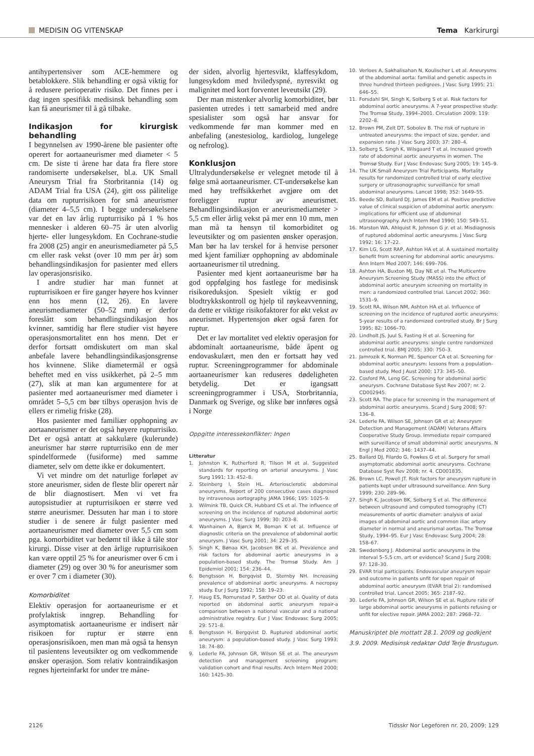MEDISIN OG VITENSKAP Tema Karkirurgi
antihypertensiver som ACE-hemmere og betablokkere. Slik behandling er også viktig for å redusere perioperativ risiko. Det finnes per i dag ingen spesifikk medisinsk behandling som kan få aneurismer til å gå tilbake.
Indikasjon for kirurgisk behandling
I begynnelsen av 1990-årene ble pasienter ofte operert for aortaaneurismer med diameter < 5 cm. De siste ti årene har data fra flere store randomiserte undersøkelser, bl.a. UK Small Aneurysm Trial fra Storbritannia (14) og ADAM Trial fra USA (24), gitt oss pålitelige data om rupturrisikoen for små aneurismer (diameter 4–5,5 cm). I begge undersøkelsene var det en lav årlig rupturrisiko på 1 % hos mennesker i alderen 60–75 år uten alvorlig hjerte- eller lungesykdom. En Cochrane-studie fra 2008 (25) angir en aneurismediameter på 5,5 cm eller rask vekst (over 10 mm per år) som behandlingsindikasjon for pasienter med ellers lav operasjonsrisiko.
I andre studier har man funnet at rupturrisikoen er fire ganger høyere hos kvinner enn hos menn (12, 26). En lavere aneurismediameter (50–52 mm) er derfor foreslått som behandlingsindikasjon hos kvinner, samtidig har flere studier vist høyere operasjonsmortalitet enn hos menn. Det er derfor fortsatt omdiskutert om man skal anbefale lavere behandlingsindikasjonsgrense hos kvinnene. Slike diametermål er også beheftet med en viss usikkerhet, på 2–5 mm (27), slik at man kan argumentere for at pasienter med aortaaneurismer med diameter i området 5–5,5 cm bør tilbys operasjon hvis de ellers er rimelig friske (28).
Hos pasienter med familiær opphopning av aortaaneurismer er det også høyere rupturrisiko. Det er også antatt at sakkulære (kulerunde) aneurismer har større rupturrisiko enn de mer spindelformede (fusiforme) med samme diameter, selv om dette ikke er dokumentert.
Vi vet mindre om det naturlige forløpet av store aneurismer, siden de fleste blir operert når de blir diagnostisert. Men vi vet fra autopsistudier at rupturrisikoen er større ved større aneurismer. Dessuten har man i to store studier i de senere år fulgt pasienter med aortaaneurismer med diameter over 5,5 cm som pga. komorbiditet var bedømt til ikke å tåle stor kirurgi. Disse viser at den årlige rupturrisikoen kan være opptil 25 % for aneurismer over 6 cm i diameter (29) og over 30 % for aneurismer som er over 7 cm i diameter (30).
Komorbiditet
Elektiv operasjon for aortaaneurisme er et profylaktisk inngrep. Behandling for asymptomatisk aortaaneurisme er indisert når risikoen for ruptur er større enn operasjonsrisikoen, men man må også ta hensyn til pasientens leveutsikter og om vedkommende ønsker operasjon. Som relativ kontraindikasjon regnes hjerteinfarkt for under tre måne-
der siden, alvorlig hjertesvikt, klaffesykdom, lungesykdom med hviledyspné, nyresvikt og malignitet med kort forventet leveutsikt (29).
Der man mistenker alvorlig komorbiditet, bør pasienten utredes i tett samarbeid med andre spesialister som også har ansvar for vedkommende før man kommer med en anbefaling (anestesiolog, kardiolog, lungelege og nefrolog).
Konklusjon
Ultralydundersøkelse er velegnet metode til å følge små aortaaneurismer. CT-undersøkelse kan med høy treffsikkerhet avgjøre om det foreligger ruptur av aneurismet. Behandlingsindikasjon er aneurismediameter > 5,5 cm eller årlig vekst på mer enn 10 mm, men man må ta hensyn til komorbiditet og leveutsikter og om pasienten ønsker operasjon. Man bør ha lav terskel for å henvise personer med kjent familiær opphopning av abdominale aortaaneurismer til utredning.
Pasienter med kjent aortaaneurisme bør ha god oppfølging hos fastlege for medisinsk risikoreduksjon. Spesielt viktig er god blodtrykkskontroll og hjelp til røykeavvenning, da dette er viktige risikofaktorer for økt vekst av aneurismet. Hypertensjon øker også faren for ruptur.
Det er lav mortalitet ved elektiv operasjon for abdominalt aortaaneurisme, både åpent og endovaskulært, men den er fortsatt høy ved ruptur. Screeningprogrammer for abdominale aortaaneurismer kan reduseres dødeligheten betydelig. Det er igangsatt screeningprogrammer i USA, Storbritannia, Danmark og Sverige, og slike bør innføres også i Norge
Oppgitte interessekonflikter: Ingen
Litteratur
1. Johnston K, Rutherford R, Tilson M et al. Suggested standards for reporting on arterial aneurysms. J Vasc Surg 1991; 13: 452–8.
2. Steinberg I, Stein HL. Arteriosclerotic abdominal aneurysms. Report of 200 consecutive cases diagnosed by intravenous aortography. JAMA 1966; 195: 1025–9.
3. Wilmink TB, Quick CR, Hubbard CS et al. The influence of screening on the incidence of ruptured abdominal aortic aneurysms. J Vasc Surg 1999; 30: 203–8.
4. Wanhainen A, Bjørck M, Boman K et al. Influence of diagnostic criteria on the prevalence of abdominal aortic aneurysm. J Vasc Surg 2001; 34: 229–35.
5. Singh K, Bønaa KH, Jacobsen BK et al. Prevalence and risk factors for abdominal aortic aneurysms in a population-based study. The Tromsø Study. Am J Epidemiol 2001; 154: 236–44.
6. Bengtsson H, Bergqvist D, Sternby NH. Increasing prevalence of abdominal aortic aneurysms. A necropsy study. Eur J Surg 1992; 158: 19–23.
7. Haug ES, Romunstad P, Sæther OD et al. Quality of data reported on abdominal aortic aneurysm repair-a comparison between a national vascular and a national administrative registry. Eur J Vasc Endovasc Surg 2005; 29: 571–8.
8. Bengtsson H, Bergqvist D. Ruptured abdominal aortic aneurysm: a population-based study. J Vasc Surg 1993; 18: 74–80.
9. Lederle FA, Johnson GR, Wilson SE et al. The aneurysm detection and management screening program: validation cohort and final results. Arch Intern Med 2000; 160: 1425–30.
10. Verloes A, Sakhalisahan N, Koulischer L et al. Aneurysms of the abdominal aorta: familial and genetic aspects in three hundred thirteen pedigrees. J Vasc Surg 1995; 21: 646–55.
11. Forsdahl SH, Singh K, Solberg S et al. Risk factors for abdominal aortic aneurysms. A 7-year prospective study: The Tromsø Study, 1994–2001. Circulation 2009; 119: 2202–8.
12. Brown PM, Zelt DT, Sobolev B. The risk of rupture in untreated aneurysms: the impact of size, gender, and expansion rate. J Vasc Surg 2003; 37: 280–4.
13. Solberg S, Singh K, Wilsgaard T et al. Increased growth rate of abdominal aortic aneurysms in women. The Tromsø Study. Eur J Vasc Endovasc Surg 2005; 19: 145–9.
14. The UK Small Aneurysm Trial Participants. Mortality results for randomized controlled trial of early elective surgery or ultrasonographic surveillance for small abdominal aneurysms. Lancet 1998; 352: 1649–55.
15. Beede SD, Ballard DJ, James EM et al. Positive predictive value of clinical suspicion of abdominal aortic anerysm: implications for efficient use of abdominal ultrasonography. Arch Intern Med 1990; 150: 549–51.
16. Marston WA, Ahlquist R, Johnson G jr. et al. Misdiagnosis of ruptured abdominal aortic aneurysms. J Vasc Surg 1992; 16: 17–22.
17. Kim LG, Scott RAP, Ashton HA et al. A sustained mortality benefit from screening for abdominal aortic aneurysms. Ann Intern Med 2007; 146: 699–706.
18. Ashton HA, Buxton MJ, Day NE et al. The Multicentre Aneurysm Screening Study (MASS) into the effect of abdominal aortic aneurysm screening on mortality in men: a randomized controlled trial. Lancet 2002; 360: 1531–9.
19. Scott RA, Wilson NM, Ashton HA et al. Influence of screening on the incidence of ruptured aortic aneurysms: 5-year results of a randomized controlled study. Br J Surg 1995; 82: 1066–70.
20. Lindholt JS, Juul S, Fasting H et al. Screening for abdominal aortic aneurysms: single centre randomized controlled trial. BMJ 2005; 330: 750–3.
21. Jamrozik K, Norman PE, Spencer CA et al. Screening for abdominal aortic aneurysm: lessons from a population-based study. Med J Aust 2000; 173: 345–50.
22. Cosford PA, Leng GC. Screening for abdominal aortic aneurysm. Cochrane Database Syst Rev 2007; nr. 2. CD002945.
23. Scott RA. The place for screening in the management of abdominal aortic aneurysms. Scand J Surg 2008; 97: 136–8.
24. Lederle FA, Wilson SE, Johnson GR et al; Aneurysm Detection and Management (ADAM) Veterans Affairs Cooperative Study Group. Immediate repair compared with surveillance of small abdominal aortic aneurysms. N Engl J Med 2002; 346: 1437–44.
25. Ballard DJ, Filardo G, Fowkes G et al. Surgery for small asymptomatic abdominal aortic aneurysms. Cochrane Database Syst Rev 2008; nr. 4. CD001835.
26. Brown LC, Powell JT. Risk factors for aneurysm rupture in patients kept under ultrasound surveillance. Ann Surg 1999; 230: 289–96.
27. Singh K, Jacobsen BK, Solberg S et al. The difference between ultrasound and computed tomography (CT) measurements of aortic diameter: analysis of axial images of abdominal aortic and common iliac artery diameter in normal and aneurismal aortas. The Tromsø Study, 1994–95. Eur J Vasc Endovasc Surg 2004; 28: 158–67.
28. Swedenborg J. Abdominal aortic aneurysms in the interval 5–5,5 cm, art or evidence? Scand J Surg 2008; 97: 128–30.
29. EVAR trial participants. Endovascular aneurysm repair and outcome in patients unfit for open repair of abdominal aortic aneurysm (EVAR trial 2): randomised controlled trial. Lancet 2005; 365: 2187–92.
30. Lederle FA, Johnson GR, Wilson SE et al. Rupture rate of large abdominal aortic aneurysms in patients refusing or unfit for elective repair. JAMA 2002; 287: 2968–72.
Manuskriptet ble mottatt 28.1. 2009 og godkjent 3.9. 2009. Medisinsk redaktør Odd Terje Brustugun.
2126 Tidsskr Nor Legeforen nr. 20, 2009; 129